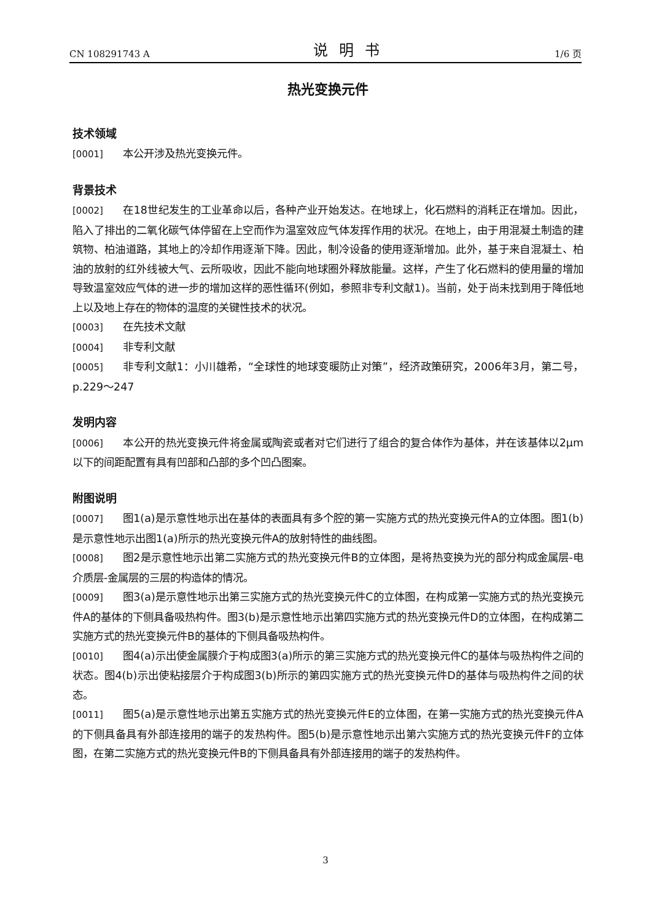CN 108291743 A 说明书 1/6 页
热光变换元件
技术领域
[0001] 本公开涉及热光变换元件。
背景技术
[0002] 在18世纪发生的工业革命以后，各种产业开始发达。在地球上，化石燃料的消耗正在增加。因此，陷入了排出的二氧化碳气体停留在上空而作为温室效应气体发挥作用的状况。在地上，由于用混凝土制造的建筑物、柏油道路，其地上的冷却作用逐渐下降。因此，制冷设备的使用逐渐增加。此外，基于来自混凝土、柏油的放射的红外线被大气、云所吸收，因此不能向地球圈外释放能量。这样，产生了化石燃料的使用量的增加导致温室效应气体的进一步的增加这样的恶性循环(例如，参照非专利文献1)。当前，处于尚未找到用于降低地上以及地上存在的物体的温度的关键性技术的状况。
[0003] 在先技术文献
[0004] 非专利文献
[0005] 非专利文献1：小川雄希，“全球性的地球变暖防止对策”，经济政策研究，2006年3月，第二号，p.229～247
发明内容
[0006] 本公开的热光变换元件将金属或陶瓷或者对它们进行了组合的复合体作为基体，并在该基体以2μm以下的间距配置有具有凹部和凸部的多个凹凸图案。
附图说明
[0007] 图1(a)是示意性地示出在基体的表面具有多个腔的第一实施方式的热光变换元件A的立体图。图1(b)是示意性地示出图1(a)所示的热光变换元件A的放射特性的曲线图。
[0008] 图2是示意性地示出第二实施方式的热光变换元件B的立体图，是将热变换为光的部分构成金属层-电介质层-金属层的三层的构造体的情况。
[0009] 图3(a)是示意性地示出第三实施方式的热光变换元件C的立体图，在构成第一实施方式的热光变换元件A的基体的下侧具备吸热构件。图3(b)是示意性地示出第四实施方式的热光变换元件D的立体图，在构成第二实施方式的热光变换元件B的基体的下侧具备吸热构件。
[0010] 图4(a)示出使金属膜介于构成图3(a)所示的第三实施方式的热光变换元件C的基体与吸热构件之间的状态。图4(b)示出使粘接层介于构成图3(b)所示的第四实施方式的热光变换元件D的基体与吸热构件之间的状态。
[0011] 图5(a)是示意性地示出第五实施方式的热光变换元件E的立体图，在第一实施方式的热光变换元件A的下侧具备具有外部连接用的端子的发热构件。图5(b)是示意性地示出第六实施方式的热光变换元件F的立体图，在第二实施方式的热光变换元件B的下侧具备具有外部连接用的端子的发热构件。
3